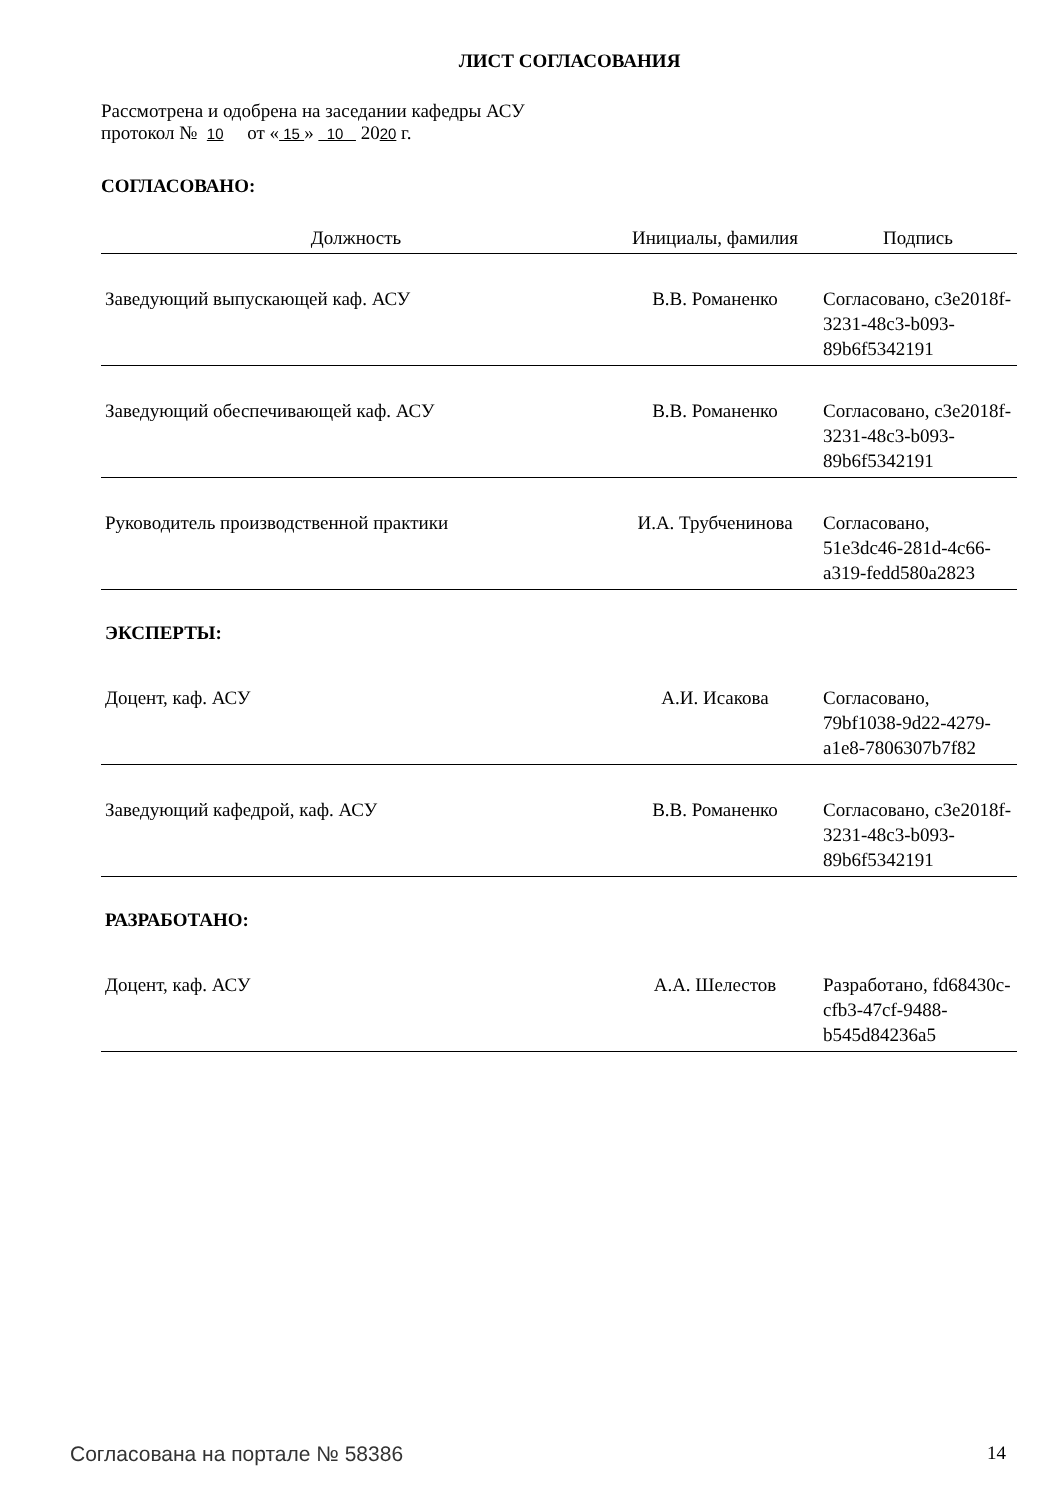ЛИСТ СОГЛАСОВАНИЯ
Рассмотрена и одобрена на заседании кафедры АСУ
протокол № 10 от « 15 » 10 2020 г.
СОГЛАСОВАНО:
| Должность | Инициалы, фамилия | Подпись |
| --- | --- | --- |
| Заведующий выпускающей каф. АСУ | В.В. Романенко | Согласовано, c3e2018f-3231-48c3-b093-89b6f5342191 |
| Заведующий обеспечивающей каф. АСУ | В.В. Романенко | Согласовано, c3e2018f-3231-48c3-b093-89b6f5342191 |
| Руководитель производственной практики | И.А. Трубченинова | Согласовано, 51e3dc46-281d-4c66-a319-fedd580a2823 |
| ЭКСПЕРТЫ: | | |
| Доцент, каф. АСУ | А.И. Исакова | Согласовано, 79bf1038-9d22-4279-a1e8-7806307b7f82 |
| Заведующий кафедрой, каф. АСУ | В.В. Романенко | Согласовано, c3e2018f-3231-48c3-b093-89b6f5342191 |
| РАЗРАБОТАНО: | | |
| Доцент, каф. АСУ | А.А. Шелестов | Разработано, fd68430c-cfb3-47cf-9488-b545d84236a5 |
Согласована на портале № 58386 14